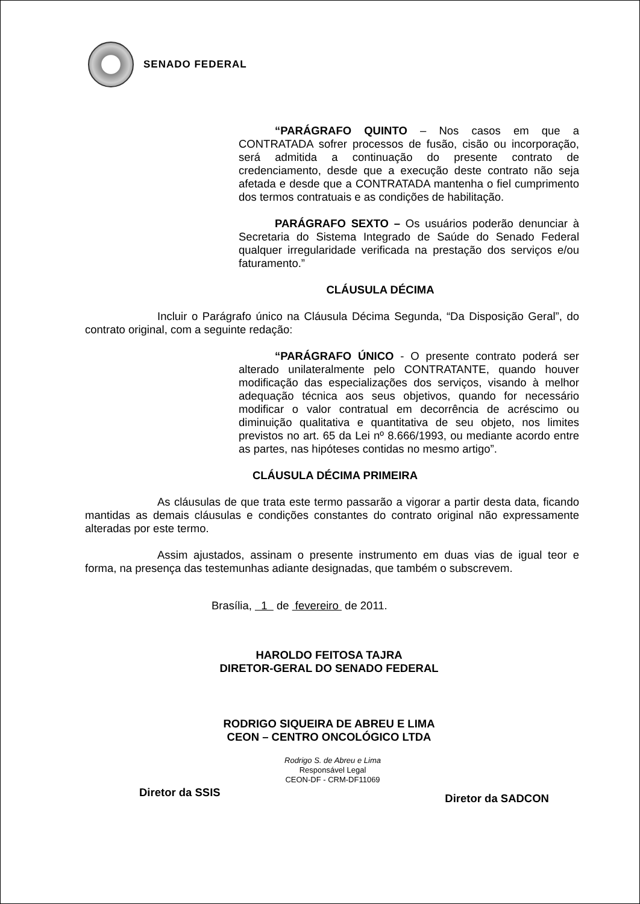SENADO FEDERAL
“PARÁGRAFO QUINTO – Nos casos em que a CONTRATADA sofrer processos de fusão, cisão ou incorporação, será admitida a continuação do presente contrato de credenciamento, desde que a execução deste contrato não seja afetada e desde que a CONTRATADA mantenha o fiel cumprimento dos termos contratuais e as condições de habilitação.
PARÁGRAFO SEXTO – Os usuários poderão denunciar à Secretaria do Sistema Integrado de Saúde do Senado Federal qualquer irregularidade verificada na prestação dos serviços e/ou faturamento.”
CLÁUSULA DÉCIMA
Incluir o Parágrafo único na Cláusula Décima Segunda, “Da Disposição Geral”, do contrato original, com a seguinte redação:
“PARÁGRAFO ÚNICO - O presente contrato poderá ser alterado unilateralmente pelo CONTRATANTE, quando houver modificação das especializações dos serviços, visando à melhor adequação técnica aos seus objetivos, quando for necessário modificar o valor contratual em decorrência de acréscimo ou diminuição qualitativa e quantitativa de seu objeto, nos limites previstos no art. 65 da Lei nº 8.666/1993, ou mediante acordo entre as partes, nas hipóteses contidas no mesmo artigo”.
CLÁUSULA DÉCIMA PRIMEIRA
As cláusulas de que trata este termo passarão a vigorar a partir desta data, ficando mantidas as demais cláusulas e condições constantes do contrato original não expressamente alteradas por este termo.
Assim ajustados, assinam o presente instrumento em duas vias de igual teor e forma, na presença das testemunhas adiante designadas, que também o subscrevem.
Brasília, 1 de fevereiro de 2011.
HAROLDO FEITOSA TAJRA
DIRETOR-GERAL DO SENADO FEDERAL
RODRIGO SIQUEIRA DE ABREU E LIMA
CEON – CENTRO ONCOLÓGICO LTDA
Diretor da SSIS
Rodrigo S. de Abreu e Lima
Responsável Legal
CEON-DF - CRM-DF11069
Diretor da SADCON